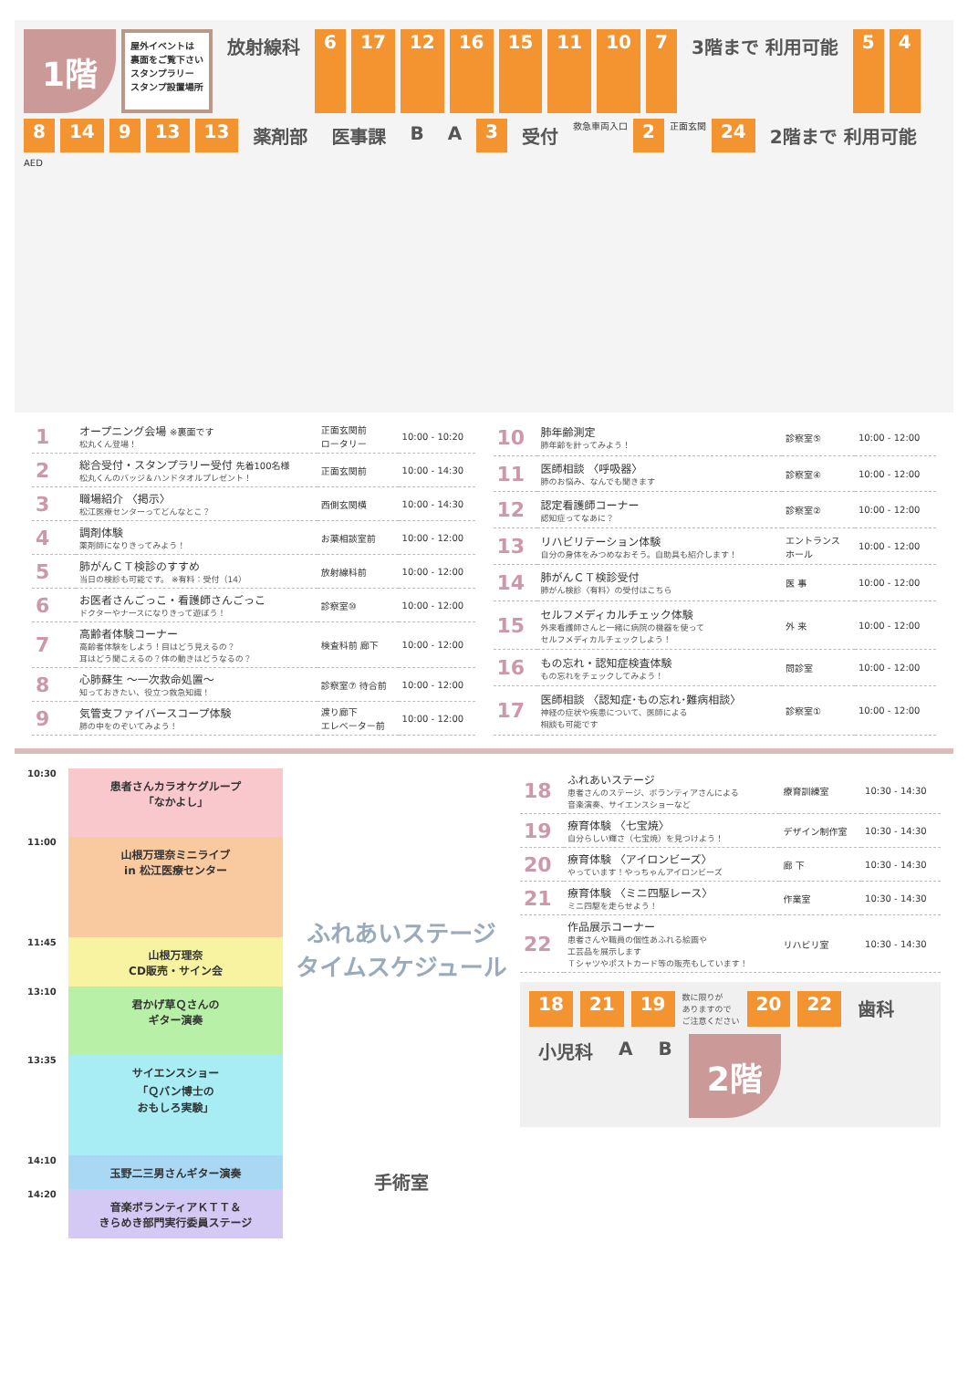1階
屋外イベントは
裏面をご覧下さい
スタンプラリー
スタンプ設置場所
放射線科
6 17 12 16 15 11 10 7
3階まで 利用可能
5 4 8 14 9 13 13
薬剤部
医事課
B
A
3
受付
救急車両入口 2 正面玄関 24
2階まで 利用可能
AED
| 1 | オープニング会場 ※裏面です 松丸くん登場！ | 正面玄関前 ロータリー | 10:00 - 10:20 |
| 2 | 総合受付・スタンプラリー受付 先着100名様 松丸くんのバッジ＆ハンドタオルプレゼント！ | 正面玄関前 | 10:00 - 14:30 |
| 3 | 職場紹介 〈掲示〉 松江医療センターってどんなとこ？ | 西側玄関横 | 10:00 - 14:30 |
| 4 | 調剤体験 薬剤師になりきってみよう！ | お薬相談室前 | 10:00 - 12:00 |
| 5 | 肺がんＣＴ検診のすすめ 当日の検診も可能です。 ※有料：受付（14） | 放射線科前 | 10:00 - 12:00 |
| 6 | お医者さんごっこ・看護師さんごっこ ドクターやナースになりきって遊ぼう！ | 診察室⑩ | 10:00 - 12:00 |
| 7 | 高齢者体験コーナー 高齢者体験をしよう！目はどう見えるの？ 耳はどう聞こえるの？体の動きはどうなるの？ | 検査科前 廊下 | 10:00 - 12:00 |
| 8 | 心肺蘇生 ～一次救命処置～ 知っておきたい、役立つ救急知識！ | 診察室⑦ 待合前 | 10:00 - 12:00 |
| 9 | 気管支ファイバースコープ体験 肺の中をのぞいてみよう！ | 渡り廊下 エレベーター前 | 10:00 - 12:00 |
| 10 | 肺年齢測定 肺年齢を計ってみよう！ | 診察室⑤ | 10:00 - 12:00 |
| 11 | 医師相談 〈呼吸器〉 肺のお悩み、なんでも聞きます | 診察室④ | 10:00 - 12:00 |
| 12 | 認定看護師コーナー 認知症ってなあに？ | 診察室② | 10:00 - 12:00 |
| 13 | リハビリテーション体験 自分の身体をみつめなおそう。自助具も紹介します！ | エントランス ホール | 10:00 - 12:00 |
| 14 | 肺がんＣＴ検診受付 肺がん検診〈有料〉の受付はこちら | 医 事 | 10:00 - 12:00 |
| 15 | セルフメディカルチェック体験 外来看護師さんと一緒に病院の機器を使って セルフメディカルチェックしよう！ | 外 来 | 10:00 - 12:00 |
| 16 | もの忘れ・認知症検査体験 もの忘れをチェックしてみよう！ | 問診室 | 10:00 - 12:00 |
| 17 | 医師相談 〈認知症･もの忘れ･難病相談〉 神経の症状や疾患について、医師による 相談も可能です | 診察室① | 10:00 - 12:00 |
10:30
患者さんカラオケグループ
「なかよし」
11:00
山根万理奈ミニライブ
in 松江医療センター
11:45
山根万理奈
CD販売・サイン会
13:10
君かげ草Ｑさんの
ギター演奏
13:35
サイエンスショー
「Ｑバン博士の
おもしろ実験」
14:10
玉野二三男さんギター演奏
14:20
音楽ボランティアＫＴＴ＆
きらめき部門実行委員ステージ
ふれあいステージ
タイムスケジュール
手術室
| 18 | ふれあいステージ 患者さんのステージ、ボランティアさんによる 音楽演奏、サイエンスショーなど | 療育訓練室 | 10:30 - 14:30 |
| 19 | 療育体験 〈七宝焼〉 自分らしい輝さ（七宝焼）を見つけよう！ | デザイン制作室 | 10:30 - 14:30 |
| 20 | 療育体験 〈アイロンビーズ〉 やっています！やっちゃんアイロンビーズ | 廊 下 | 10:30 - 14:30 |
| 21 | 療育体験 〈ミニ四駆レース〉 ミニ四駆を走らせよう！ | 作業室 | 10:30 - 14:30 |
| 22 | 作品展示コーナー 患者さんや職員の個性あふれる絵画や 工芸品を展示します Ｔシャツやポストカード等の販売もしています！ | リハビリ室 | 10:30 - 14:30 |
18 21 19
数に限りが
ありますので
ご注意ください
20 22
歯科
小児科
A
B
2階